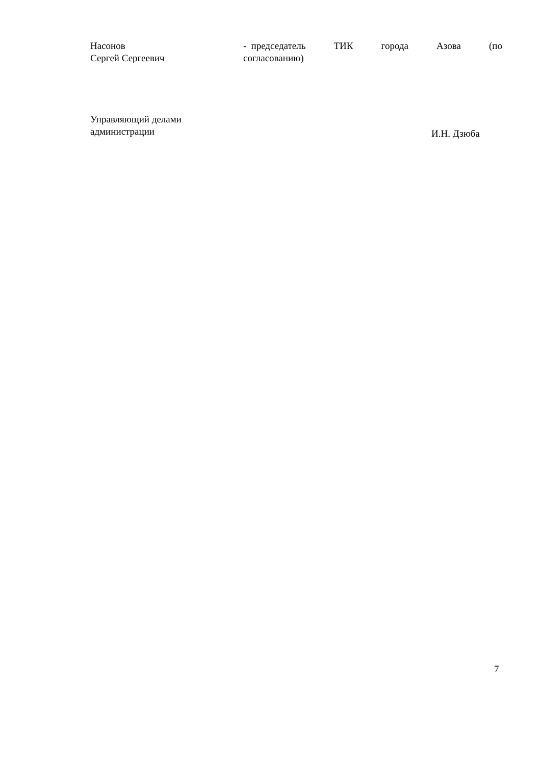Насонов
Сергей Сергеевич
- председатель ТИК города Азова (по согласованию)
Управляющий делами
администрации
И.Н. Дзюба
7